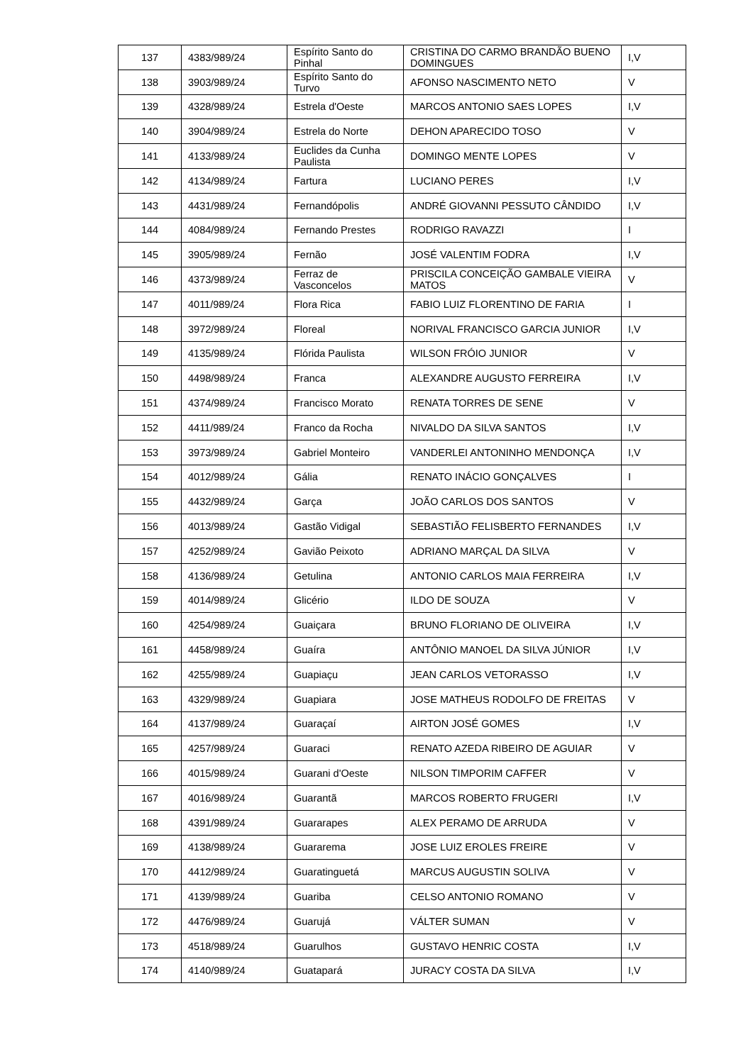| 137 | 4383/989/24 | Espírito Santo do Pinhal | CRISTINA DO CARMO BRANDÃO BUENO DOMINGUES | I,V |
| 138 | 3903/989/24 | Espírito Santo do Turvo | AFONSO NASCIMENTO NETO | V |
| 139 | 4328/989/24 | Estrela d'Oeste | MARCOS ANTONIO SAES LOPES | I,V |
| 140 | 3904/989/24 | Estrela do Norte | DEHON APARECIDO TOSO | V |
| 141 | 4133/989/24 | Euclides da Cunha Paulista | DOMINGO MENTE LOPES | V |
| 142 | 4134/989/24 | Fartura | LUCIANO PERES | I,V |
| 143 | 4431/989/24 | Fernandópolis | ANDRÉ GIOVANNI PESSUTO CÂNDIDO | I,V |
| 144 | 4084/989/24 | Fernando Prestes | RODRIGO RAVAZZI | I |
| 145 | 3905/989/24 | Fernão | JOSÉ VALENTIM FODRA | I,V |
| 146 | 4373/989/24 | Ferraz de Vasconcelos | PRISCILA CONCEIÇÃO GAMBALE VIEIRA MATOS | V |
| 147 | 4011/989/24 | Flora Rica | FABIO LUIZ FLORENTINO DE FARIA | I |
| 148 | 3972/989/24 | Floreal | NORIVAL FRANCISCO GARCIA JUNIOR | I,V |
| 149 | 4135/989/24 | Flórida Paulista | WILSON FRÓIO JUNIOR | V |
| 150 | 4498/989/24 | Franca | ALEXANDRE AUGUSTO FERREIRA | I,V |
| 151 | 4374/989/24 | Francisco Morato | RENATA TORRES DE SENE | V |
| 152 | 4411/989/24 | Franco da Rocha | NIVALDO DA SILVA SANTOS | I,V |
| 153 | 3973/989/24 | Gabriel Monteiro | VANDERLEI ANTONINHO MENDONÇA | I,V |
| 154 | 4012/989/24 | Gália | RENATO INÁCIO GONÇALVES | I |
| 155 | 4432/989/24 | Garça | JOÃO CARLOS DOS SANTOS | V |
| 156 | 4013/989/24 | Gastão Vidigal | SEBASTIÃO FELISBERTO FERNANDES | I,V |
| 157 | 4252/989/24 | Gavião Peixoto | ADRIANO MARÇAL DA SILVA | V |
| 158 | 4136/989/24 | Getulina | ANTONIO CARLOS MAIA FERREIRA | I,V |
| 159 | 4014/989/24 | Glicério | ILDO DE SOUZA | V |
| 160 | 4254/989/24 | Guaiçara | BRUNO FLORIANO DE OLIVEIRA | I,V |
| 161 | 4458/989/24 | Guaíra | ANTÔNIO MANOEL DA SILVA JÚNIOR | I,V |
| 162 | 4255/989/24 | Guapiaçu | JEAN CARLOS VETORASSO | I,V |
| 163 | 4329/989/24 | Guapiara | JOSE MATHEUS RODOLFO DE FREITAS | V |
| 164 | 4137/989/24 | Guaraçaí | AIRTON JOSÉ GOMES | I,V |
| 165 | 4257/989/24 | Guaraci | RENATO AZEDA RIBEIRO DE AGUIAR | V |
| 166 | 4015/989/24 | Guarani d'Oeste | NILSON TIMPORIM CAFFER | V |
| 167 | 4016/989/24 | Guarantã | MARCOS ROBERTO FRUGERI | I,V |
| 168 | 4391/989/24 | Guararapes | ALEX PERAMO DE ARRUDA | V |
| 169 | 4138/989/24 | Guararema | JOSE LUIZ EROLES FREIRE | V |
| 170 | 4412/989/24 | Guaratinguetá | MARCUS AUGUSTIN SOLIVA | V |
| 171 | 4139/989/24 | Guariba | CELSO ANTONIO ROMANO | V |
| 172 | 4476/989/24 | Guarujá | VÁLTER SUMAN | V |
| 173 | 4518/989/24 | Guarulhos | GUSTAVO HENRIC COSTA | I,V |
| 174 | 4140/989/24 | Guatapará | JURACY COSTA DA SILVA | I,V |